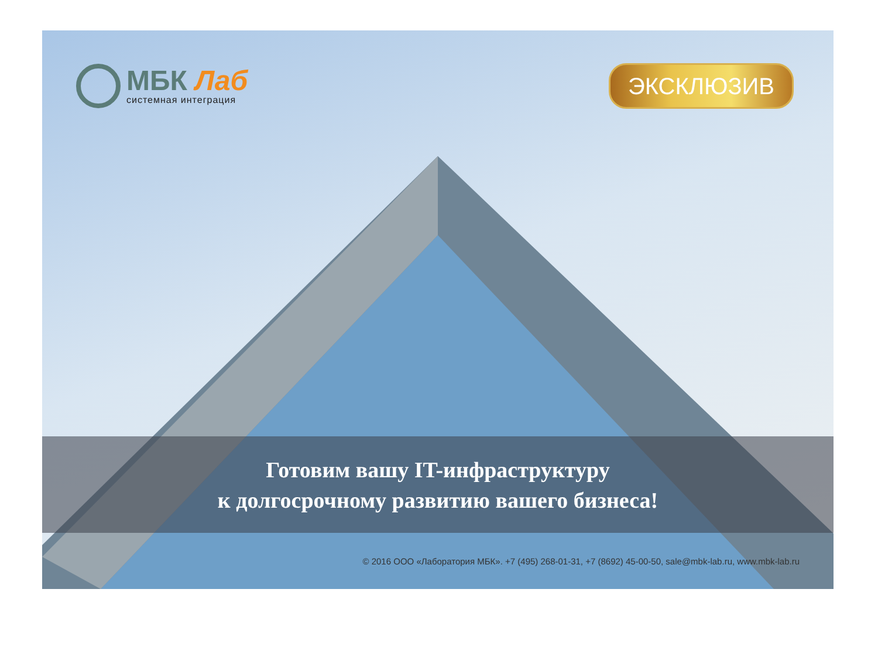МБК Лаб
системная интеграция
ЭКСКЛЮЗИВ
Готовим вашу IT-инфраструктуру
к долгосрочному развитию вашего бизнеса!
© 2016 ООО «Лаборатория МБК». +7 (495) 268-01-31, +7 (8692) 45-00-50, sale@mbk-lab.ru, www.mbk-lab.ru